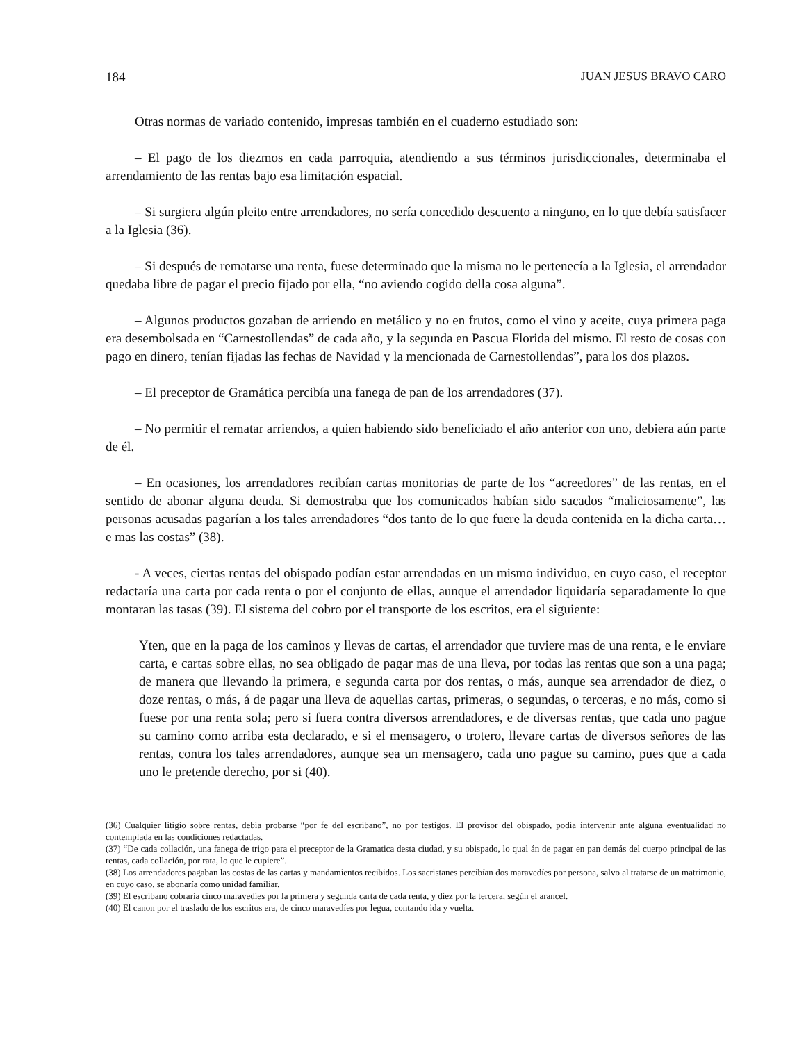184 JUAN JESUS BRAVO CARO
Otras normas de variado contenido, impresas también en el cuaderno estudiado son:
– El pago de los diezmos en cada parroquia, atendiendo a sus términos jurisdiccionales, determinaba el arrendamiento de las rentas bajo esa limitación espacial.
– Si surgiera algún pleito entre arrendadores, no sería concedido descuento a ninguno, en lo que debía satisfacer a la Iglesia (36).
– Si después de rematarse una renta, fuese determinado que la misma no le pertenecía a la Iglesia, el arrendador quedaba libre de pagar el precio fijado por ella, “no aviendo cogido della cosa alguna”.
– Algunos productos gozaban de arriendo en metálico y no en frutos, como el vino y aceite, cuya primera paga era desembolsada en “Carnestollendas” de cada año, y la segunda en Pascua Florida del mismo. El resto de cosas con pago en dinero, tenían fijadas las fechas de Navidad y la mencionada de Carnestollendas”, para los dos plazos.
– El preceptor de Gramática percibía una fanega de pan de los arrendadores (37).
– No permitir el rematar arriendos, a quien habiendo sido beneficiado el año anterior con uno, debiera aún parte de él.
– En ocasiones, los arrendadores recibían cartas monitorias de parte de los “acreedores” de las rentas, en el sentido de abonar alguna deuda. Si demostraba que los comunicados habían sido sacados “maliciosamente”, las personas acusadas pagarían a los tales arrendadores “dos tanto de lo que fuere la deuda contenida en la dicha carta… e mas las costas” (38).
- A veces, ciertas rentas del obispado podían estar arrendadas en un mismo individuo, en cuyo caso, el receptor redactaría una carta por cada renta o por el conjunto de ellas, aunque el arrendador liquidaría separadamente lo que montaran las tasas (39). El sistema del cobro por el transporte de los escritos, era el siguiente:
Yten, que en la paga de los caminos y llevas de cartas, el arrendador que tuviere mas de una renta, e le enviare carta, e cartas sobre ellas, no sea obligado de pagar mas de una lleva, por todas las rentas que son a una paga; de manera que llevando la primera, e segunda carta por dos rentas, o más, aunque sea arrendador de diez, o doze rentas, o más, á de pagar una lleva de aquellas cartas, primeras, o segundas, o terceras, e no más, como si fuese por una renta sola; pero si fuera contra diversos arrendadores, e de diversas rentas, que cada uno pague su camino como arriba esta declarado, e si el mensagero, o trotero, llevare cartas de diversos señores de las rentas, contra los tales arrendadores, aunque sea un mensagero, cada uno pague su camino, pues que a cada uno le pretende derecho, por si (40).
(36) Cualquier litigio sobre rentas, debía probarse “por fe del escribano”, no por testigos. El provisor del obispado, podía intervenir ante alguna eventualidad no contemplada en las condiciones redactadas.
(37) “De cada collación, una fanega de trigo para el preceptor de la Gramatica desta ciudad, y su obispado, lo qual án de pagar en pan demás del cuerpo principal de las rentas, cada collación, por rata, lo que le cupiere”.
(38) Los arrendadores pagaban las costas de las cartas y mandamientos recibidos. Los sacristanes percibían dos maravedíes por persona, salvo al tratarse de un matrimonio, en cuyo caso, se abonaría como unidad familiar.
(39) El escribano cobraría cinco maravedíes por la primera y segunda carta de cada renta, y diez por la tercera, según el arancel.
(40) El canon por el traslado de los escritos era, de cinco maravedíes por legua, contando ida y vuelta.